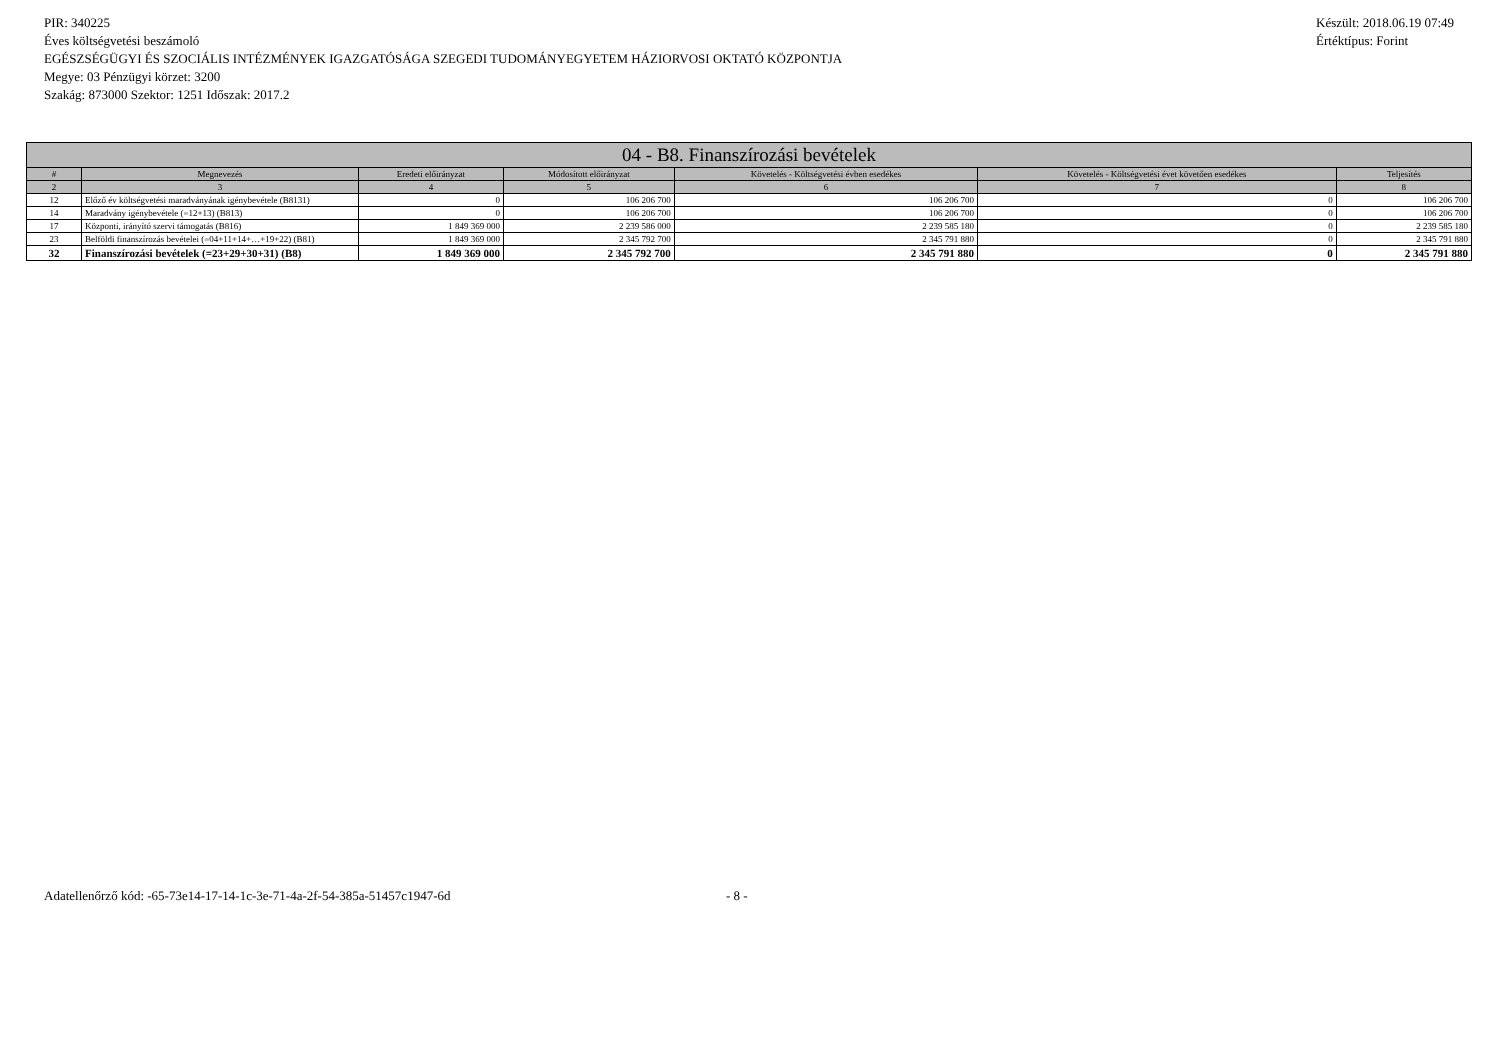PIR: 340225
Éves költségvetési beszámoló
EGÉSZSÉGÜGYI ÉS SZOCIÁLIS INTÉZMÉNYEK IGAZGATÓSÁGA SZEGEDI TUDOMÁNYEGYETEM HÁZIORVOSI OKTATÓ KÖZPONTJA
Megye: 03 Pénzügyi körzet: 3200
Szakág: 873000 Szektor: 1251 Időszak: 2017.2
Készült: 2018.06.19 07:49
Értéktípus: Forint
| 04 - B8. Finanszírozási bevételek | | | | | | |
| --- | --- | --- | --- | --- | --- | --- |
| # | Megnevezés | Eredeti előirányzat | Módosított előirányzat | Követelés - Költségvetési évben esedékes | Követelés - Költségvetési évet követően esedékes | Teljesítés |
| 2 | 3 | 4 | 5 | 6 | 7 | 8 |
| 12 | Előző év költségvetési maradványának igénybevétele (B8131) | 0 | 106 206 700 | 106 206 700 | 0 | 106 206 700 |
| 14 | Maradvány igénybevétele (=12+13) (B813) | 0 | 106 206 700 | 106 206 700 | 0 | 106 206 700 |
| 17 | Központi, irányító szervi támogatás (B816) | 1 849 369 000 | 2 239 586 000 | 2 239 585 180 | 0 | 2 239 585 180 |
| 23 | Belföldi finanszírozás bevételei (=04+11+14+…+19+22) (B81) | 1 849 369 000 | 2 345 792 700 | 2 345 791 880 | 0 | 2 345 791 880 |
| 32 | Finanszírozási bevételek (=23+29+30+31) (B8) | 1 849 369 000 | 2 345 792 700 | 2 345 791 880 | 0 | 2 345 791 880 |
Adatellenőrző kód: -65-73e14-17-14-1c-3e-71-4a-2f-54-385a-51457c1947-6d
- 8 -